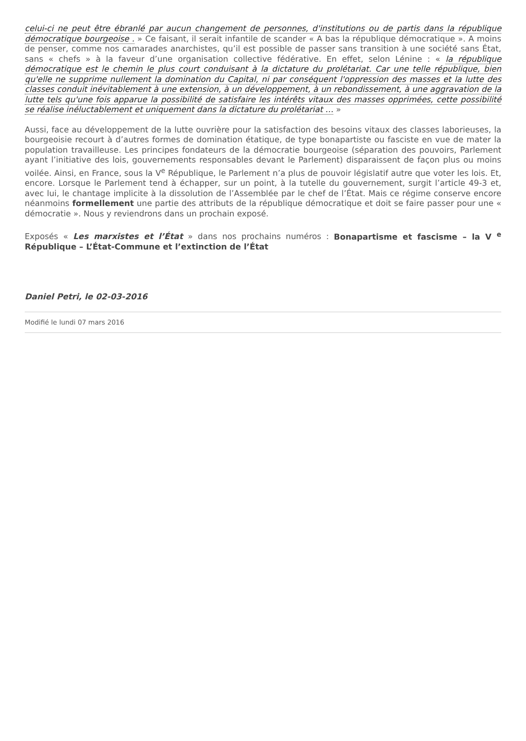celui-ci ne peut être ébranlé par aucun changement de personnes, d'institutions ou de partis dans la république démocratique bourgeoise . » Ce faisant, il serait infantile de scander « A bas la république démocratique ». A moins de penser, comme nos camarades anarchistes, qu’il est possible de passer sans transition à une société sans État, sans « chefs » à la faveur d’une organisation collective fédérative. En effet, selon Lénine : « la république démocratique est le chemin le plus court conduisant à la dictature du prolétariat. Car une telle république, bien qu'elle ne supprime nullement la domination du Capital, ni par conséquent l'oppression des masses et la lutte des classes conduit inévitablement à une extension, à un développement, à un rebondissement, à une aggravation de la lutte tels qu'une fois apparue la possibilité de satisfaire les intérêts vitaux des masses opprimées, cette possibilité se réalise inéluctablement et uniquement dans la dictature du prolétariat … »
Aussi, face au développement de la lutte ouvrière pour la satisfaction des besoins vitaux des classes laborieuses, la bourgeoisie recourt à d’autres formes de domination étatique, de type bonapartiste ou fasciste en vue de mater la population travailleuse. Les principes fondateurs de la démocratie bourgeoise (séparation des pouvoirs, Parlement ayant l’initiative des lois, gouvernements responsables devant le Parlement) disparaissent de façon plus ou moins voilée. Ainsi, en France, sous la V<sup>e</sup> République, le Parlement n’a plus de pouvoir législatif autre que voter les lois. Et, encore. Lorsque le Parlement tend à échapper, sur un point, à la tutelle du gouvernement, surgit l’article 49-3 et, avec lui, le chantage implicite à la dissolution de l’Assemblée par le chef de l’État. Mais ce régime conserve encore néanmoins formellement une partie des attributs de la république démocratique et doit se faire passer pour une « démocratie ». Nous y reviendrons dans un prochain exposé.
Exposés « Les marxistes et l’État » dans nos prochains numéros : Bonapartisme et fascisme – la V <sup>e</sup> République – L’État-Commune et l’extinction de l’État
Daniel Petri, le 02-03-2016
Modifié le lundi 07 mars 2016